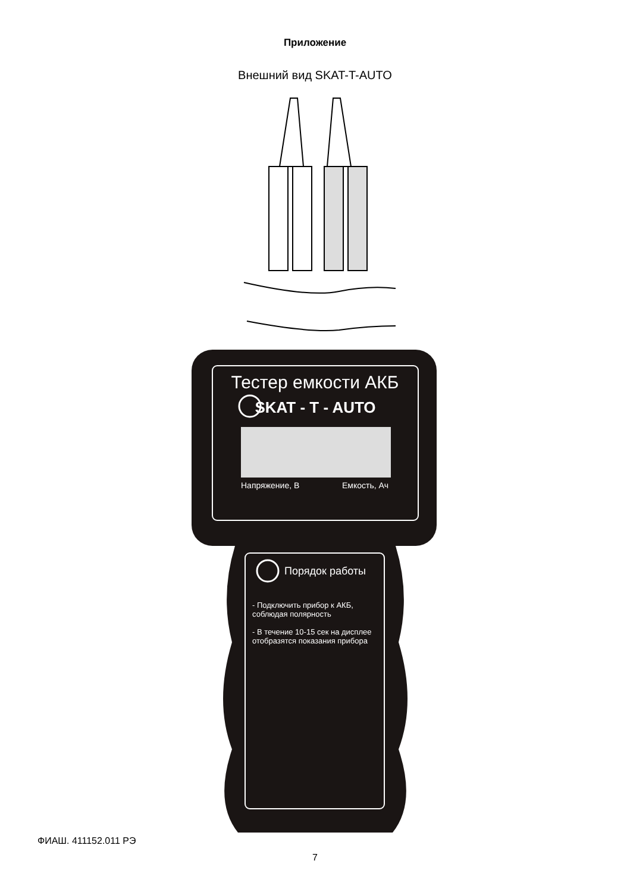Приложение
Внешний вид SKAT-T-AUTO
Тестер емкости АКБ
SKAT - T - AUTO
Напряжение, В Емкость, Ач
Порядок работы
- Подключить прибор к АКБ, соблюдая полярность
- В течение 10-15 сек на дисплее отобразятся показания прибора
ФИАШ. 411152.011 РЭ
7